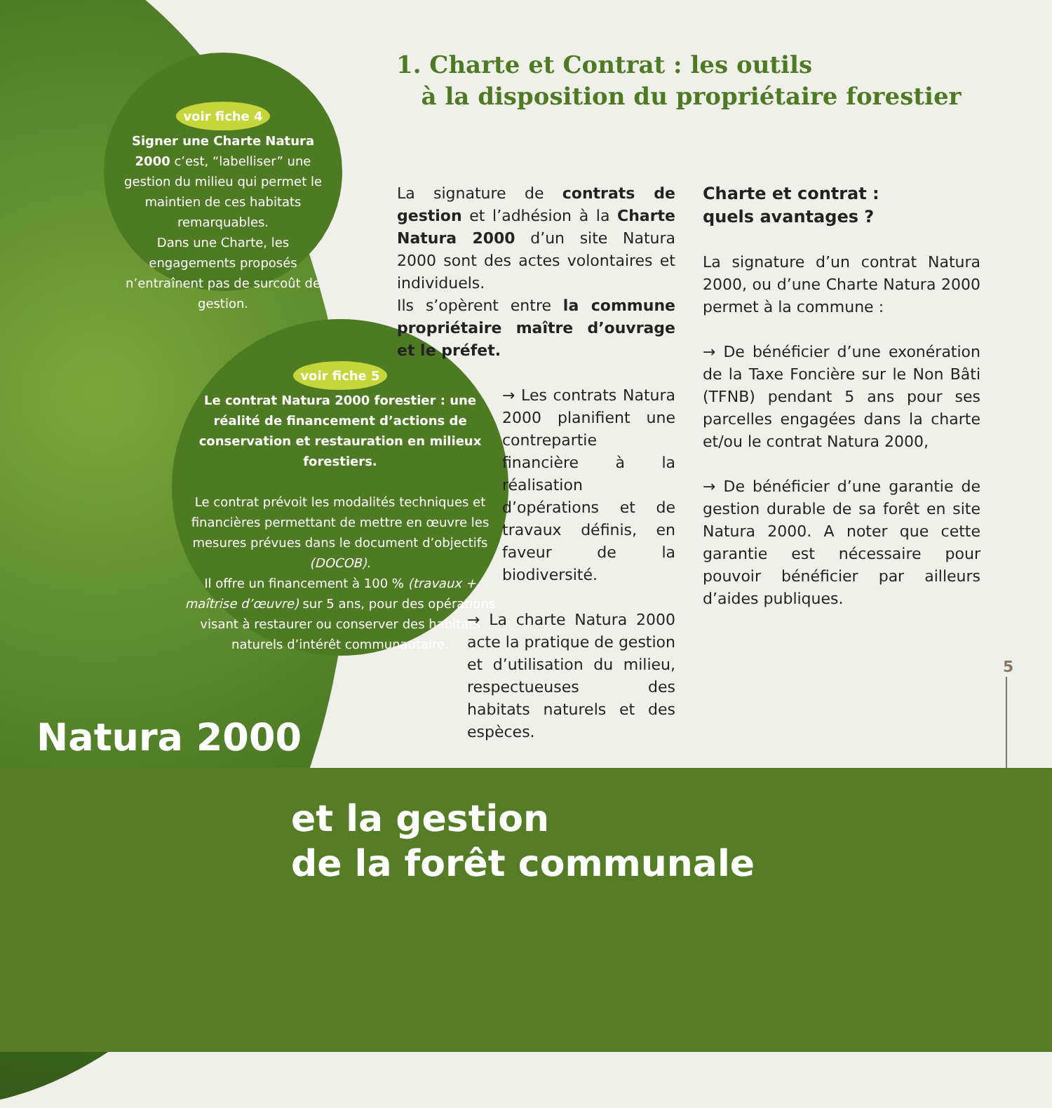voir fiche 4
Signer une Charte Natura 2000 c’est, “labelliser” une gestion du milieu qui permet le maintien de ces habitats remarquables.
Dans une Charte, les engagements proposés n’entraînent pas de surcoût de gestion.
voir fiche 5
Le contrat Natura 2000 forestier : une réalité de financement d’actions de conservation et restauration en milieux forestiers.
Le contrat prévoit les modalités techniques et financières permettant de mettre en œuvre les mesures prévues dans le document d’objectifs (DOCOB).
Il offre un financement à 100 % (travaux + maîtrise d’œuvre) sur 5 ans, pour des opérations visant à restaurer ou conserver des habitats naturels d’intérêt communautaire.
1. Charte et Contrat : les outils
à la disposition du propriétaire forestier
La signature de contrats de gestion et l’adhésion à la Charte Natura 2000 d’un site Natura 2000 sont des actes volontaires et individuels.
Ils s’opèrent entre la commune propriétaire maître d’ouvrage et le préfet.
→ Les contrats Natura 2000 planifient une contrepartie financière à la réalisation d’opérations et de travaux définis, en faveur de la biodiversité.
→ La charte Natura 2000 acte la pratique de gestion et d’utilisation du milieu, respectueuses des habitats naturels et des espèces.
Charte et contrat :
quels avantages ?
La signature d’un contrat Natura 2000, ou d’une Charte Natura 2000 permet à la commune :
→ De bénéficier d’une exonération de la Taxe Foncière sur le Non Bâti (TFNB) pendant 5 ans pour ses parcelles engagées dans la charte et/ou le contrat Natura 2000,
→ De bénéficier d’une garantie de gestion durable de sa forêt en site Natura 2000. A noter que cette garantie est nécessaire pour pouvoir bénéficier par ailleurs d’aides publiques.
5
Natura 2000
et la gestion
de la forêt communale